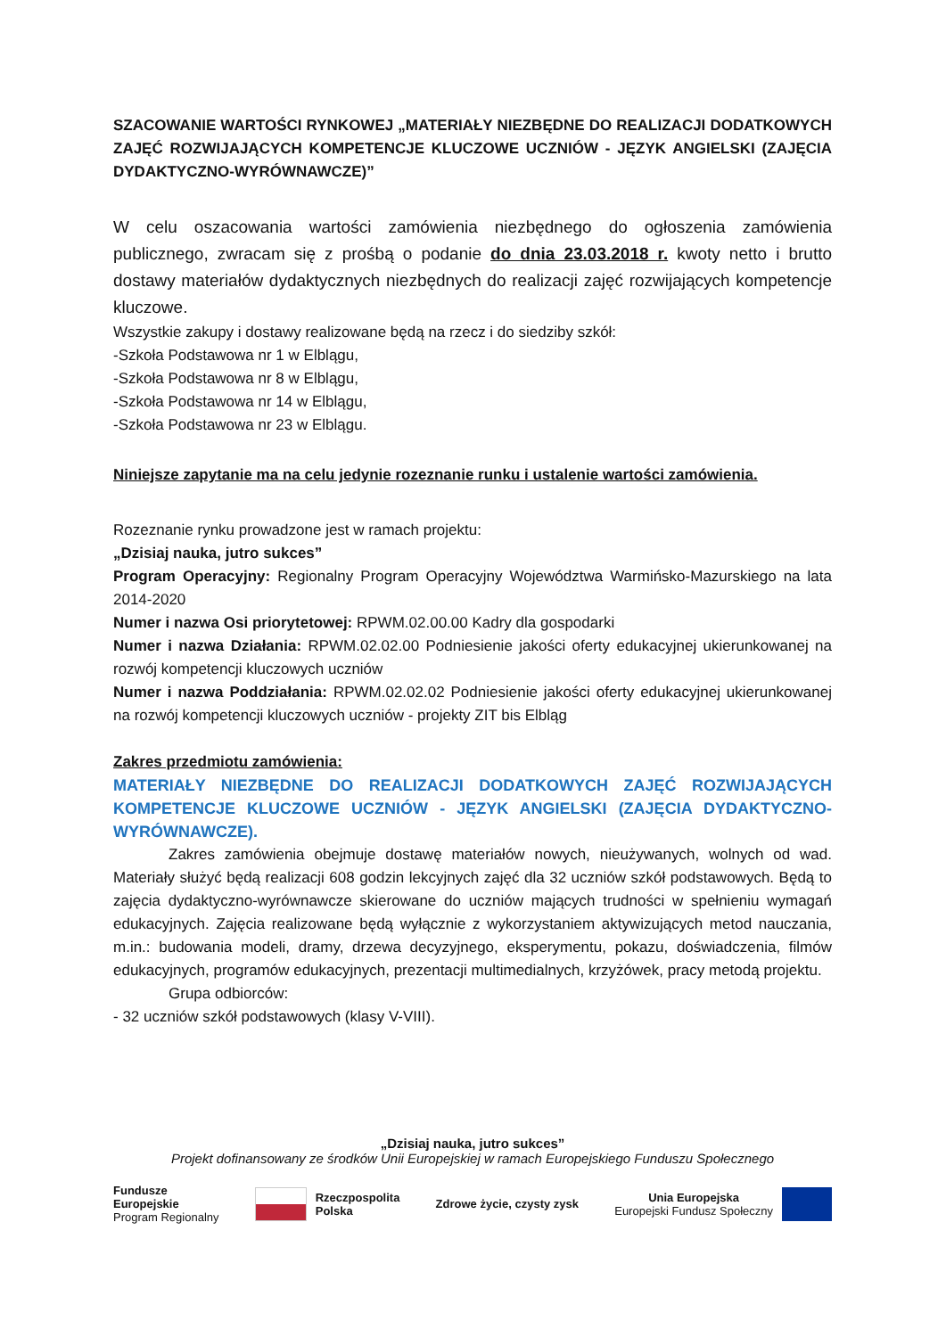SZACOWANIE WARTOŚCI RYNKOWEJ „MATERIAŁY NIEZBĘDNE DO REALIZACJI DODATKOWYCH ZAJĘĆ ROZWIJAJĄCYCH KOMPETENCJE KLUCZOWE UCZNIÓW - JĘZYK ANGIELSKI (ZAJĘCIA DYDAKTYCZNO-WYRÓWNAWCZE)”
W celu oszacowania wartości zamówienia niezbędnego do ogłoszenia zamówienia publicznego, zwracam się z prośbą o podanie do dnia 23.03.2018 r. kwoty netto i brutto dostawy materiałów dydaktycznych niezbędnych do realizacji zajęć rozwijających kompetencje kluczowe.
Wszystkie zakupy i dostawy realizowane będą na rzecz i do siedziby szkół:
-Szkoła Podstawowa nr 1 w Elblągu,
-Szkoła Podstawowa nr 8 w Elblągu,
-Szkoła Podstawowa nr 14 w Elblągu,
-Szkoła Podstawowa nr 23 w Elblągu.
Niniejsze zapytanie ma na celu jedynie rozeznanie runku i ustalenie wartości zamówienia.
Rozeznanie rynku prowadzone jest w ramach projektu:
„Dzisiaj nauka, jutro sukces”
Program Operacyjny: Regionalny Program Operacyjny Województwa Warmińsko-Mazurskiego na lata 2014-2020
Numer i nazwa Osi priorytetowej: RPWM.02.00.00 Kadry dla gospodarki
Numer i nazwa Działania: RPWM.02.02.00 Podniesienie jakości oferty edukacyjnej ukierunkowanej na rozwój kompetencji kluczowych uczniów
Numer i nazwa Poddziałania: RPWM.02.02.02 Podniesienie jakości oferty edukacyjnej ukierunkowanej na rozwój kompetencji kluczowych uczniów - projekty ZIT bis Elbląg
Zakres przedmiotu zamówienia:
MATERIAŁY NIEZBĘDNE DO REALIZACJI DODATKOWYCH ZAJĘĆ ROZWIJAJĄCYCH KOMPETENCJE KLUCZOWE UCZNIÓW - JĘZYK ANGIELSKI (ZAJĘCIA DYDAKTYCZNO-WYRÓWNAWCZE).
Zakres zamówienia obejmuje dostawę materiałów nowych, nieużywanych, wolnych od wad. Materiały służyć będą realizacji 608 godzin lekcyjnych zajęć dla 32 uczniów szkół podstawowych. Będą to zajęcia dydaktyczno-wyrównawcze skierowane do uczniów mających trudności w spełnieniu wymagań edukacyjnych. Zajęcia realizowane będą wyłącznie z wykorzystaniem aktywizujących metod nauczania, m.in.: budowania modeli, dramy, drzewa decyzyjnego, eksperymentu, pokazu, doświadczenia, filmów edukacyjnych, programów edukacyjnych, prezentacji multimedialnych, krzyżówek, pracy metodą projektu.
Grupa odbiorców:
- 32 uczniów szkół podstawowych (klasy V-VIII).
„Dzisiaj nauka, jutro sukces”
Projekt dofinansowany ze środków Unii Europejskiej w ramach Europejskiego Funduszu Społecznego
Fundusze
Europejskie
Program Regionalny
Rzeczpospolita
Polska
Zdrowe życie, czysty zysk
Unia Europejska
Europejski Fundusz Społeczny